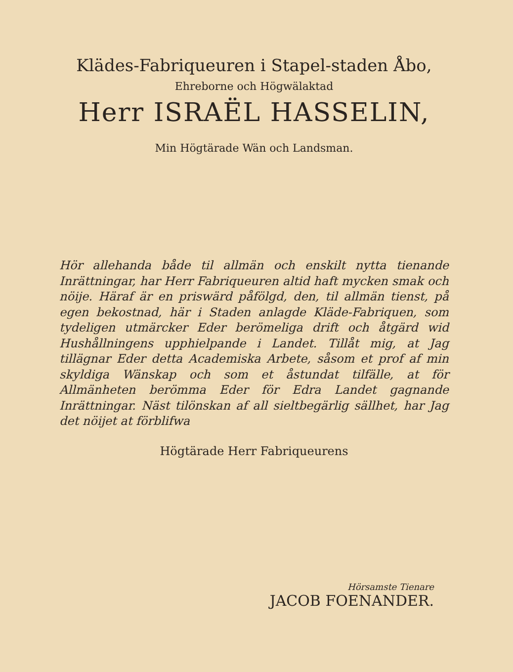Klädes-Fabriqueuren i Stapel-staden Åbo,
Ehreborne och Högwälaktad
Herr ISRAËL HASSELIN,
Min Högtärade Wän och Landsman.
Hör allehanda både til allmän och enskilt nytta tienande Inrättningar, har Herr Fabriqueuren altid haft mycken smak och nöije. Häraf är en priswärd påfölgd, den, til allmän tienst, på egen bekostnad, här i Staden anlagde Kläde-Fabriquen, som tydeligen utmärcker Eder berömeliga drift och åtgärd wid Hushållningens upphielpande i Landet. Tillåt mig, at Jag tillägnar Eder detta Academiska Arbete, såsom et prof af min skyldiga Wänskap och som et åstundat tilfälle, at för Allmänheten berömma Eder för Edra Landet gagnande Inrättningar. Näst tilönskan af all sieltbegärlig sällhet, har Jag det nöijet at förblifwa
Högtärade Herr Fabriqueurens
Hörsamste Tienare
JACOB FOENANDER.